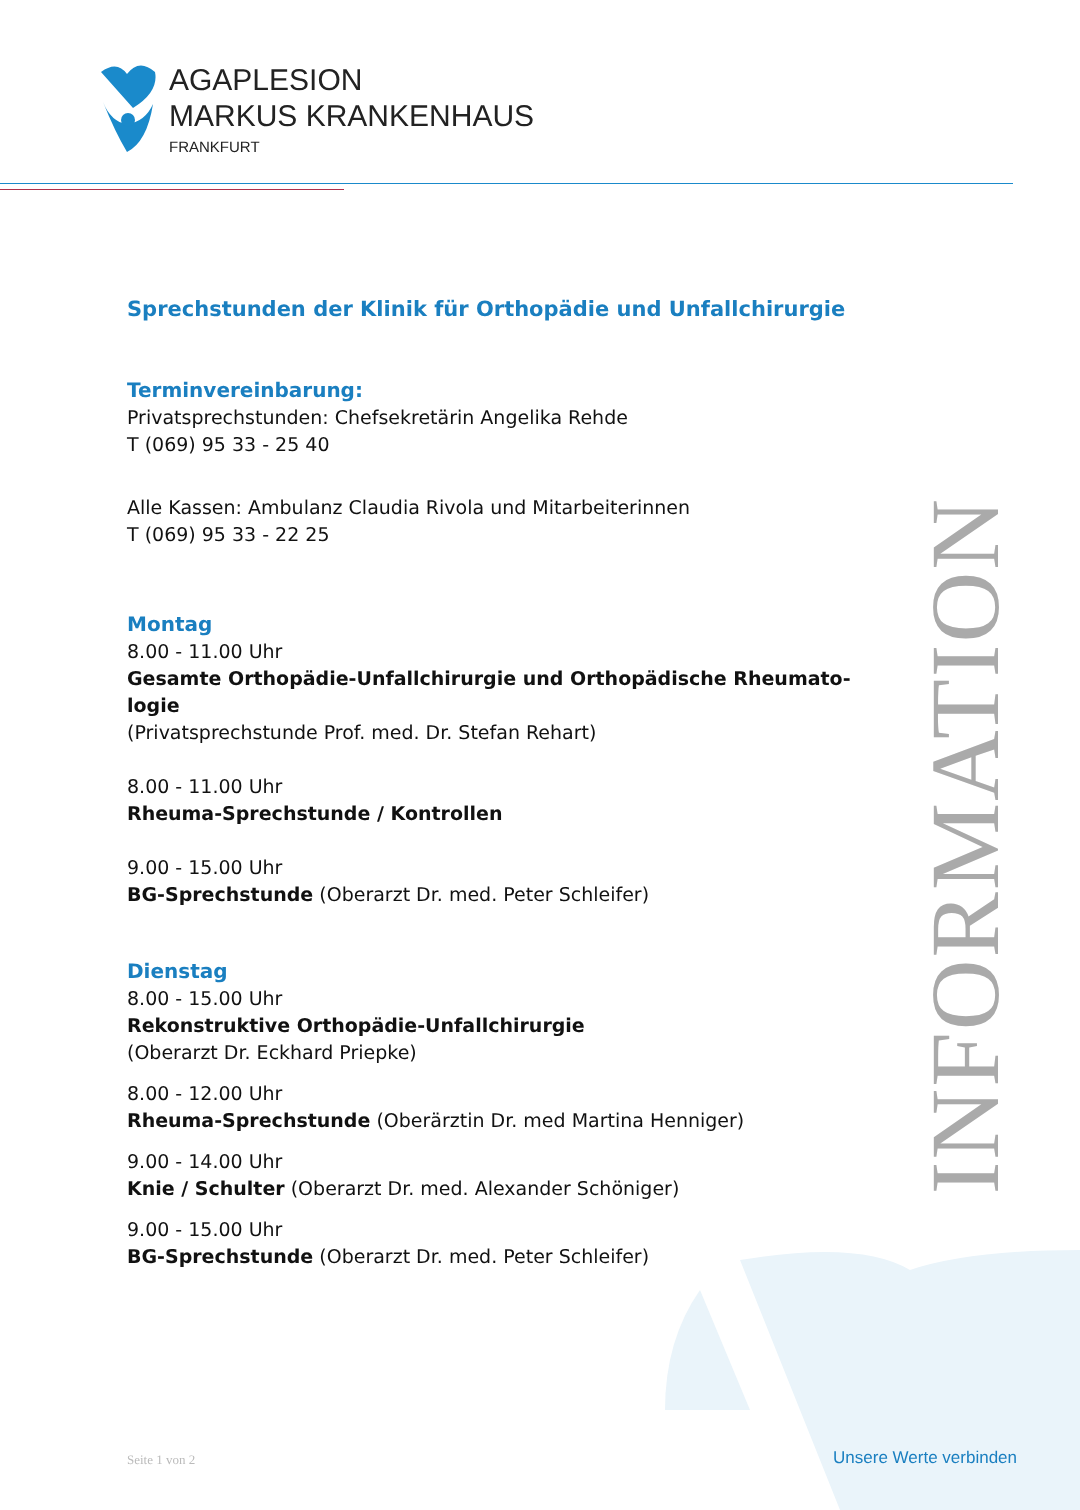AGAPLESION
MARKUS KRANKENHAUS
FRANKFURT
INFORMATION
Sprechstunden der Klinik für Orthopädie und Unfallchirurgie
Terminvereinbarung:
Privatsprechstunden: Chefsekretärin Angelika Rehde
T (069) 95 33 - 25 40
Alle Kassen: Ambulanz Claudia Rivola und Mitarbeiterinnen
T (069) 95 33 - 22 25
Montag
8.00 - 11.00 Uhr
Gesamte Orthopädie-Unfallchirurgie und Orthopädische Rheumato-logie
(Privatsprechstunde Prof. med. Dr. Stefan Rehart)
8.00 - 11.00 Uhr
Rheuma-Sprechstunde / Kontrollen
9.00 - 15.00 Uhr
BG-Sprechstunde (Oberarzt Dr. med. Peter Schleifer)
Dienstag
8.00 - 15.00 Uhr
Rekonstruktive Orthopädie-Unfallchirurgie
(Oberarzt Dr. Eckhard Priepke)
8.00 - 12.00 Uhr
Rheuma-Sprechstunde (Oberärztin Dr. med Martina Henniger)
9.00 - 14.00 Uhr
Knie / Schulter (Oberarzt Dr. med. Alexander Schöniger)
9.00 - 15.00 Uhr
BG-Sprechstunde (Oberarzt Dr. med. Peter Schleifer)
Seite 1 von 2 Unsere Werte verbinden